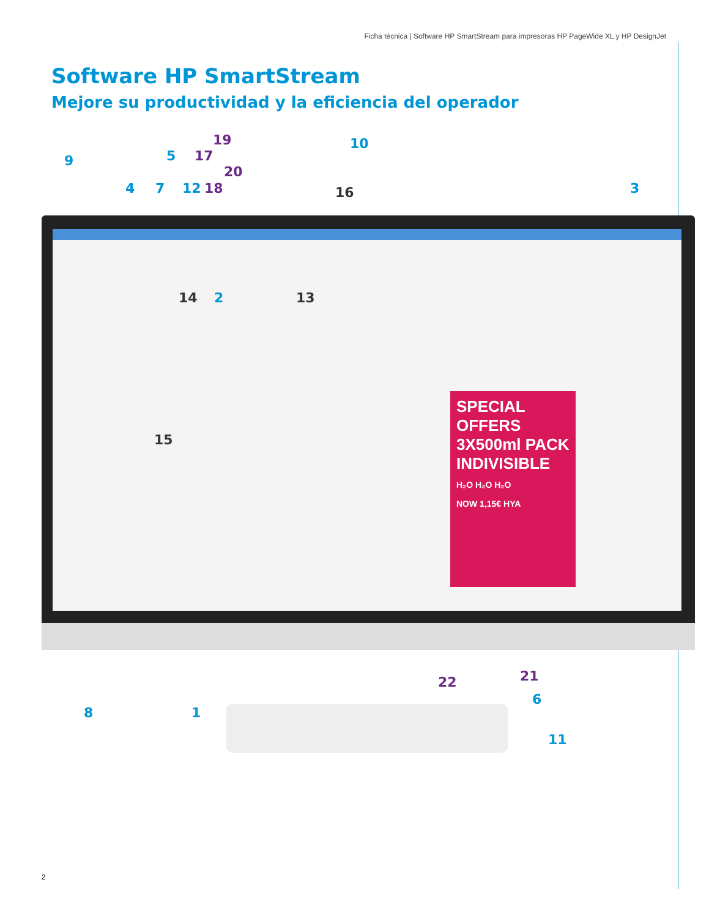Ficha técnica | Software HP SmartStream para impresoras HP PageWide XL y HP DesignJet
Software HP SmartStream
Mejore su productividad y la eficiencia del operador
SPECIAL OFFERS 3X500ml PACK INDIVISIBLE
H₂O H₂O H₂O
NOW 1,15€ HYA
9
4 7
5
12
17
18
19
20
16
10
3
14 2 13
15
8 1
22 21
6
11
2